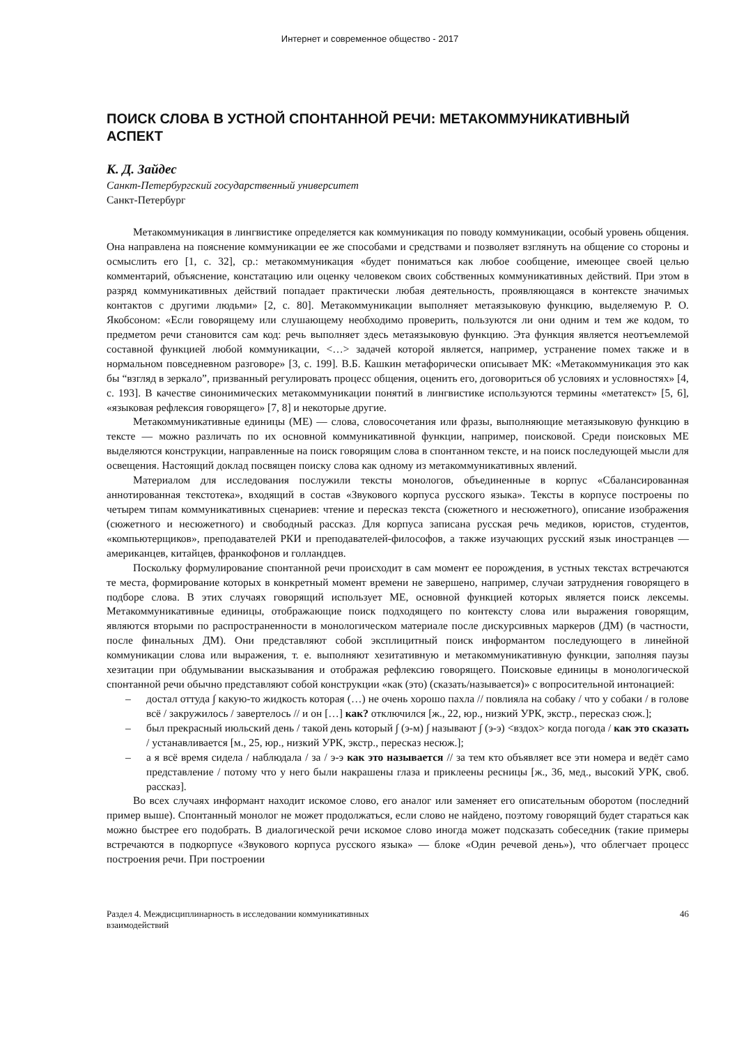Интернет и современное общество - 2017
ПОИСК СЛОВА В УСТНОЙ СПОНТАННОЙ РЕЧИ: МЕТАКОММУНИКАТИВНЫЙ АСПЕКТ
К. Д. Зайдес
Санкт-Петербургский государственный университет
Санкт-Петербург
Метакоммуникация в лингвистике определяется как коммуникация по поводу коммуникации, особый уровень общения. Она направлена на пояснение коммуникации ее же способами и средствами и позволяет взглянуть на общение со стороны и осмыслить его [1, с. 32], ср.: метакоммуникация «будет пониматься как любое сообщение, имеющее своей целью комментарий, объяснение, констатацию или оценку человеком своих собственных коммуникативных действий. При этом в разряд коммуникативных действий попадает практически любая деятельность, проявляющаяся в контексте значимых контактов с другими людьми» [2, с. 80]. Метакоммуникации выполняет метаязыковую функцию, выделяемую Р. О. Якобсоном: «Если говорящему или слушающему необходимо проверить, пользуются ли они одним и тем же кодом, то предметом речи становится сам код: речь выполняет здесь метаязыковую функцию. Эта функция является неотъемлемой составной функцией любой коммуникации, <…> задачей которой является, например, устранение помех также и в нормальном повседневном разговоре» [3, с. 199]. В.Б. Кашкин метафорически описывает МК: «Метакоммуникация это как бы “взгляд в зеркало”, призванный регулировать процесс общения, оценить его, договориться об условиях и условностях» [4, с. 193]. В качестве синонимических метакоммуникации понятий в лингвистике используются термины «метатекст» [5, 6], «языковая рефлексия говорящего» [7, 8] и некоторые другие.
Метакоммуникативные единицы (МЕ) — слова, словосочетания или фразы, выполняющие метаязыковую функцию в тексте — можно различать по их основной коммуникативной функции, например, поисковой. Среди поисковых МЕ выделяются конструкции, направленные на поиск говорящим слова в спонтанном тексте, и на поиск последующей мысли для освещения. Настоящий доклад посвящен поиску слова как одному из метакоммуникативных явлений.
Материалом для исследования послужили тексты монологов, объединенные в корпус «Сбалансированная аннотированная текстотека», входящий в состав «Звукового корпуса русского языка». Тексты в корпусе построены по четырем типам коммуникативных сценариев: чтение и пересказ текста (сюжетного и несюжетного), описание изображения (сюжетного и несюжетного) и свободный рассказ. Для корпуса записана русская речь медиков, юристов, студентов, «компьютерщиков», преподавателей РКИ и преподавателей-философов, а также изучающих русский язык иностранцев — американцев, китайцев, франкофонов и голландцев.
Поскольку формулирование спонтанной речи происходит в сам момент ее порождения, в устных текстах встречаются те места, формирование которых в конкретный момент времени не завершено, например, случаи затруднения говорящего в подборе слова. В этих случаях говорящий использует МЕ, основной функцией которых является поиск лексемы. Метакоммуникативные единицы, отображающие поиск подходящего по контексту слова или выражения говорящим, являются вторыми по распространенности в монологическом материале после дискурсивных маркеров (ДМ) (в частности, после финальных ДМ). Они представляют собой эксплицитный поиск информантом последующего в линейной коммуникации слова или выражения, т. е. выполняют хезитативную и метакоммуникативную функции, заполняя паузы хезитации при обдумывании высказывания и отображая рефлексию говорящего. Поисковые единицы в монологической спонтанной речи обычно представляют собой конструкции «как (это) (сказать/называется)» с вопросительной интонацией:
– достал оттуда ∫ какую-то жидкость которая (…) не очень хорошо пахла // повлияла на собаку / что у собаки / в голове всё / закружилось / завертелось // и он […] как? отключился [ж., 22, юр., низкий УРК, экстр., пересказ сюж.];
– был прекрасный июльский день / такой день который ∫ (э-м) ∫ называют ∫ (э-э) <вздох> когда погода / как это сказать / устанавливается [м., 25, юр., низкий УРК, экстр., пересказ несюж.];
– а я всё время сидела / наблюдала / за / э-э как это называется // за тем кто объявляет все эти номера и ведёт само представление / потому что у него были накрашены глаза и приклеены ресницы [ж., 36, мед., высокий УРК, своб. рассказ].
Во всех случаях информант находит искомое слово, его аналог или заменяет его описательным оборотом (последний пример выше). Спонтанный монолог не может продолжаться, если слово не найдено, поэтому говорящий будет стараться как можно быстрее его подобрать. В диалогической речи искомое слово иногда может подсказать собеседник (такие примеры встречаются в подкорпусе «Звукового корпуса русского языка» — блоке «Один речевой день»), что облегчает процесс построения речи. При построении
Раздел 4. Междисциплинарность в исследовании коммуникативных
взаимодействий
46